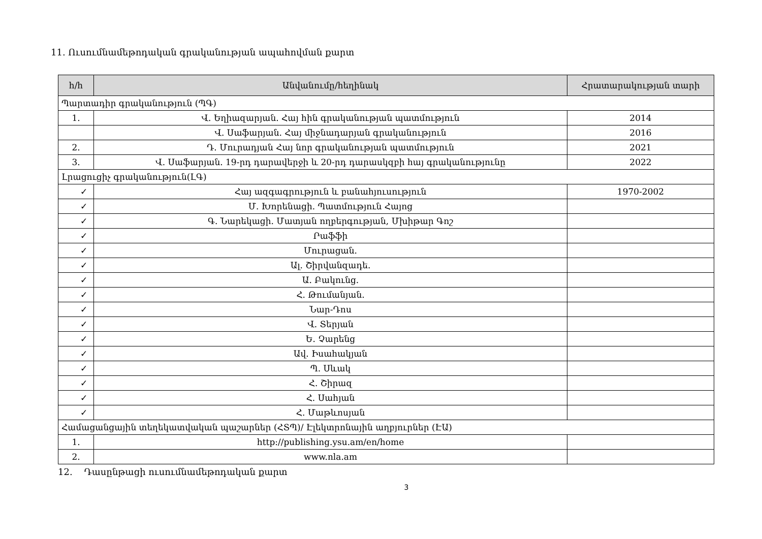11. Ուսումնամեթոդական գրականության ապահովման քարտ
| հ/հ | Անվանումը/հեղինակ | Հրատարակության տարի |
| --- | --- | --- |
| Պարտադիր գրականություն (ՊԳ) | | |
| 1. | Վ. Եղիազարյան. Հայ հին գրականության պատմություն | 2014 |
| | Վ. Սաֆարյան. Հայ միջնադարյան գրականություն | 2016 |
| 2. | Դ. Մուրադյան Հայ նոր գրականության պատմություն | 2021 |
| 3. | Վ. Սաֆարյան. 19-րդ դարավերջի և 20-րդ դարասկզբի հայ գրականությունը | 2022 |
| Լրացուցիչ գրականություն(ԼԳ) | | |
| ✓ | Հայ ազգագրություն և բանահյուսություն | 1970-2002 |
| ✓ | Մ. Խորենացի. Պատմություն Հայոց | |
| ✓ | Գ. Նարեկացի. Մատյան ողբերգության, Մխիթար Գոշ | |
| ✓ | Րաֆֆի | |
| ✓ | Մուրացան. | |
| ✓ | Ալ. Շիրվանզադե. | |
| ✓ | Ա. Բակունց. | |
| ✓ | Հ. Թումանյան. | |
| ✓ | Նար-Դոս | |
| ✓ | Վ. Տերյան | |
| ✓ | Ե. Չարենց | |
| ✓ | Ավ. Իսահակյան | |
| ✓ | Պ. Սևակ | |
| ✓ | Հ. Շիրազ | |
| ✓ | Հ. Սահյան | |
| ✓ | Հ. Մաթևոսյան | |
| Համացանցային տեղեկատվական պաշարներ (ՀՏՊ)/ Էլեկտրոնային աղբյուրներ (ԷԱ) | | |
| 1. | http://publishing.ysu.am/en/home | |
| 2. | www.nla.am | |
12. Դասընթացի ուսումնամեթոդական քարտ
3